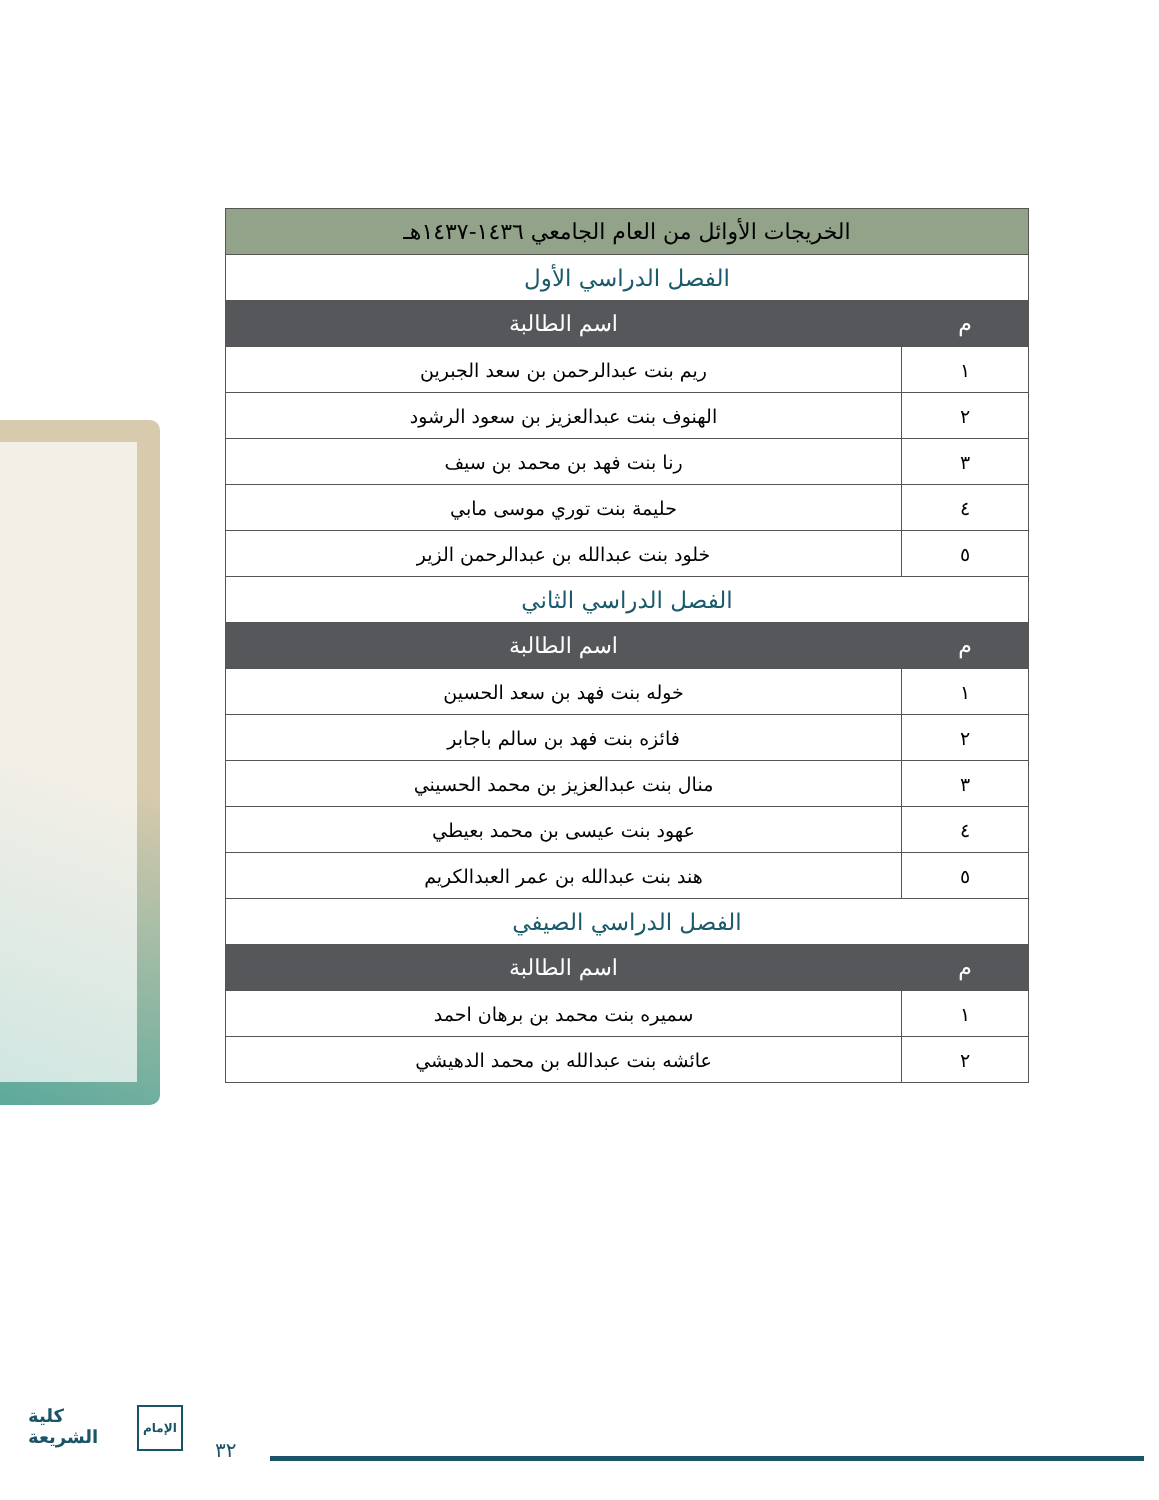| الخريجات الأوائل من العام الجامعي ١٤٣٦-١٤٣٧هـ | |
| --- | --- |
| الفصل الدراسي الأول | |
| م | اسم الطالبة |
| ١ | ريم بنت عبدالرحمن بن سعد الجبرين |
| ٢ | الهنوف بنت عبدالعزيز بن سعود الرشود |
| ٣ | رنا بنت فهد بن محمد بن سيف |
| ٤ | حليمة بنت توري موسى مابي |
| ٥ | خلود بنت عبدالله بن عبدالرحمن الزير |
| الفصل الدراسي الثاني | |
| م | اسم الطالبة |
| ١ | خوله بنت فهد بن سعد الحسين |
| ٢ | فائزه بنت فهد بن سالم باجابر |
| ٣ | منال بنت عبدالعزيز بن محمد الحسيني |
| ٤ | عهود بنت عيسى بن محمد بعيطي |
| ٥ | هند بنت عبدالله بن عمر العبدالكريم |
| الفصل الدراسي الصيفي | |
| م | اسم الطالبة |
| ١ | سميره بنت محمد بن برهان احمد |
| ٢ | عائشه بنت عبدالله بن محمد الدهيشي |
كلية
الشريعة
الإمام
٣٢